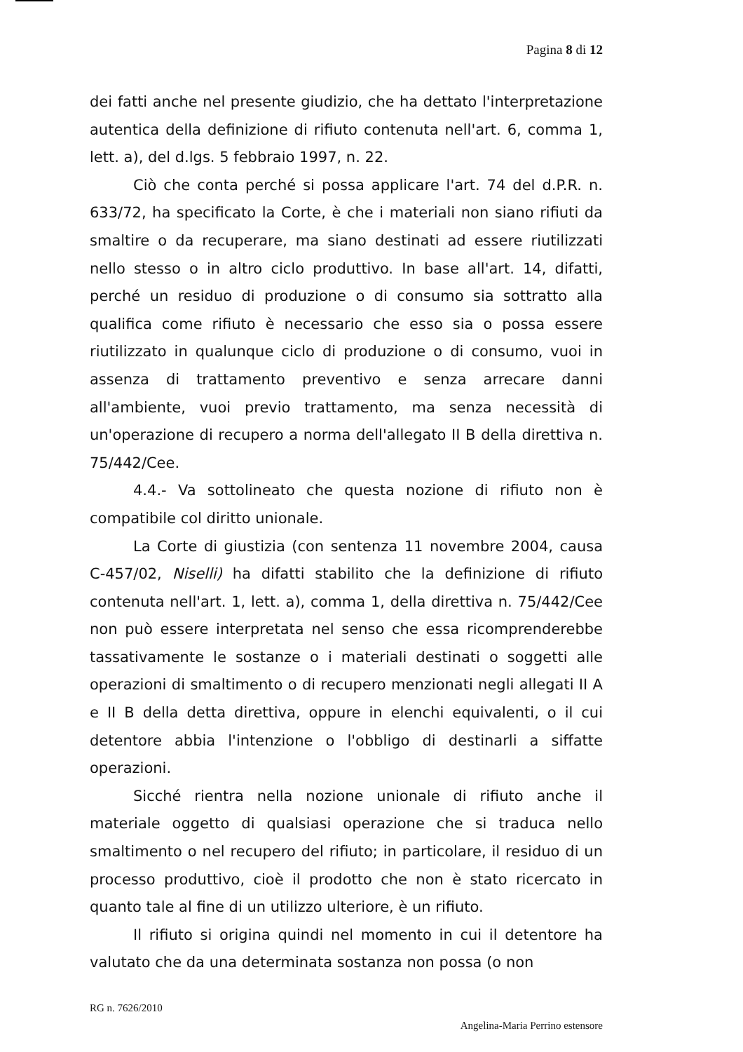Pagina 8 di 12
dei fatti anche nel presente giudizio, che ha dettato l'interpretazione autentica della definizione di rifiuto contenuta nell'art. 6, comma 1, lett. a), del d.lgs. 5 febbraio 1997, n. 22.
Ciò che conta perché si possa applicare l'art. 74 del d.P.R. n. 633/72, ha specificato la Corte, è che i materiali non siano rifiuti da smaltire o da recuperare, ma siano destinati ad essere riutilizzati nello stesso o in altro ciclo produttivo. In base all'art. 14, difatti, perché un residuo di produzione o di consumo sia sottratto alla qualifica come rifiuto è necessario che esso sia o possa essere riutilizzato in qualunque ciclo di produzione o di consumo, vuoi in assenza di trattamento preventivo e senza arrecare danni all'ambiente, vuoi previo trattamento, ma senza necessità di un'operazione di recupero a norma dell'allegato II B della direttiva n. 75/442/Cee.
4.4.- Va sottolineato che questa nozione di rifiuto non è compatibile col diritto unionale.
La Corte di giustizia (con sentenza 11 novembre 2004, causa C-457/02, Niselli) ha difatti stabilito che la definizione di rifiuto contenuta nell'art. 1, lett. a), comma 1, della direttiva n. 75/442/Cee non può essere interpretata nel senso che essa ricomprenderebbe tassativamente le sostanze o i materiali destinati o soggetti alle operazioni di smaltimento o di recupero menzionati negli allegati II A e II B della detta direttiva, oppure in elenchi equivalenti, o il cui detentore abbia l'intenzione o l'obbligo di destinarli a siffatte operazioni.
Sicché rientra nella nozione unionale di rifiuto anche il materiale oggetto di qualsiasi operazione che si traduca nello smaltimento o nel recupero del rifiuto; in particolare, il residuo di un processo produttivo, cioè il prodotto che non è stato ricercato in quanto tale al fine di un utilizzo ulteriore, è un rifiuto.
Il rifiuto si origina quindi nel momento in cui il detentore ha valutato che da una determinata sostanza non possa (o non
RG n. 7626/2010
Angelina-Maria Perrino estensore